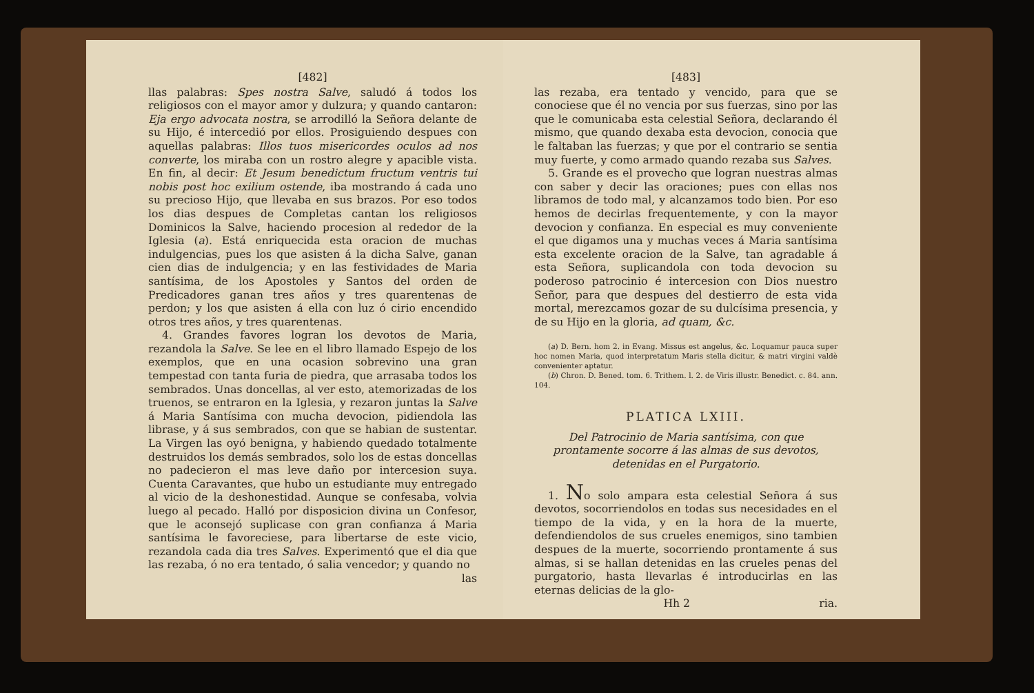[482]
llas palabras: Spes nostra Salve, saludó á todos los religiosos con el mayor amor y dulzura; y quando cantaron: Eja ergo advocata nostra, se arrodilló la Señora delante de su Hijo, é intercedió por ellos. Prosiguiendo despues con aquellas palabras: Illos tuos misericordes oculos ad nos converte, los miraba con un rostro alegre y apacible vista. En fin, al decir: Et Jesum benedictum fructum ventris tui nobis post hoc exilium ostende, iba mostrando á cada uno su precioso Hijo, que llevaba en sus brazos. Por eso todos los dias despues de Completas cantan los religiosos Dominicos la Salve, haciendo procesion al rededor de la Iglesia (a). Está enriquecida esta oracion de muchas indulgencias, pues los que asisten á la dicha Salve, ganan cien dias de indulgencia; y en las festividades de Maria santísima, de los Apostoles y Santos del orden de Predicadores ganan tres años y tres quarentenas de perdon; y los que asisten á ella con luz ó cirio encendido otros tres años, y tres quarentenas.
4. Grandes favores logran los devotos de Maria, rezandola la Salve. Se lee en el libro llamado Espejo de los exemplos, que en una ocasion sobrevino una gran tempestad con tanta furia de piedra, que arrasaba todos los sembrados. Unas doncellas, al ver esto, atemorizadas de los truenos, se entraron en la Iglesia, y rezaron juntas la Salve á Maria Santísima con mucha devocion, pidiendola las librase, y á sus sembrados, con que se habian de sustentar. La Virgen las oyó benigna, y habiendo quedado totalmente destruidos los demás sembrados, solo los de estas doncellas no padecieron el mas leve daño por intercesion suya. Cuenta Caravantes, que hubo un estudiante muy entregado al vicio de la deshonestidad. Aunque se confesaba, volvia luego al pecado. Halló por disposicion divina un Confesor, que le aconsejó suplicase con gran confianza á Maria santísima le favoreciese, para libertarse de este vicio, rezandola cada dia tres Salves. Experimentó que el dia que las rezaba, ó no era tentado, ó salia vencedor; y quando no
las
[483]
las rezaba, era tentado y vencido, para que se conociese que él no vencia por sus fuerzas, sino por las que le comunicaba esta celestial Señora, declarando él mismo, que quando dexaba esta devocion, conocia que le faltaban las fuerzas; y que por el contrario se sentia muy fuerte, y como armado quando rezaba sus Salves.
5. Grande es el provecho que logran nuestras almas con saber y decir las oraciones; pues con ellas nos libramos de todo mal, y alcanzamos todo bien. Por eso hemos de decirlas frequentemente, y con la mayor devocion y confianza. En especial es muy conveniente el que digamos una y muchas veces á Maria santísima esta excelente oracion de la Salve, tan agradable á esta Señora, suplicandola con toda devocion su poderoso patrocinio é intercesion con Dios nuestro Señor, para que despues del destierro de esta vida mortal, merezcamos gozar de su dulcísima presencia, y de su Hijo en la gloria, ad quam, &c.
(a) D. Bern. hom 2. in Evang. Missus est angelus, &c. Loquamur pauca super hoc nomen Maria, quod interpretatum Maris stella dicitur, & matri virgini valdè convenienter aptatur.
(b) Chron. D. Bened. tom. 6. Trithem. l. 2. de Viris illustr. Benedict. c. 84. ann. 104.
PLATICA LXIII.
Del Patrocinio de Maria santísima, con que prontamente socorre á las almas de sus devotos, detenidas en el Purgatorio.
1. No solo ampara esta celestial Señora á sus devotos, socorriendolos en todas sus necesidades en el tiempo de la vida, y en la hora de la muerte, defendiendolos de sus crueles enemigos, sino tambien despues de la muerte, socorriendo prontamente á sus almas, si se hallan detenidas en las crueles penas del purgatorio, hasta llevarlas é introducirlas en las eternas delicias de la glo-
Hh 2 ria.